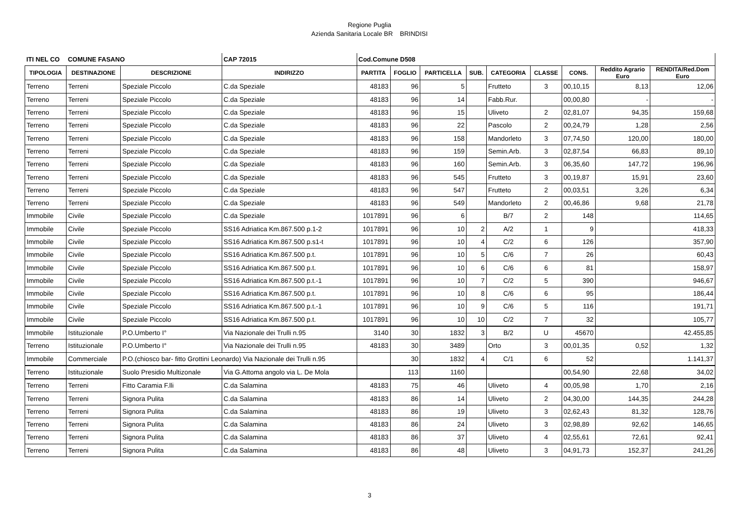Regione Puglia
Azienda Sanitaria Locale BR BRINDISI
| ITI NEL CO | COMUNE FASANO | | CAP 72015 | Cod.Comune D508 | | | | | | | | |
| TIPOLOGIA | DESTINAZIONE | DESCRIZIONE | INDIRIZZO | PARTITA | FOGLIO | PARTICELLA | SUB. | CATEGORIA | CLASSE | CONS. | Reddito Agrario Euro | RENDITA/Red.Dom Euro |
| Terreno | Terreni | Speziale Piccolo | C.da Speziale | 48183 | 96 | 5 | | Frutteto | 3 | 00,10,15 | 8,13 | 12,06 |
| Terreno | Terreni | Speziale Piccolo | C.da Speziale | 48183 | 96 | 14 | | Fabb.Rur. | | 00,00,80 | - | - |
| Terreno | Terreni | Speziale Piccolo | C.da Speziale | 48183 | 96 | 15 | | Uliveto | 2 | 02,81,07 | 94,35 | 159,68 |
| Terreno | Terreni | Speziale Piccolo | C.da Speziale | 48183 | 96 | 22 | | Pascolo | 2 | 00,24,79 | 1,28 | 2,56 |
| Terreno | Terreni | Speziale Piccolo | C.da Speziale | 48183 | 96 | 158 | | Mandorleto | 3 | 07,74,50 | 120,00 | 180,00 |
| Terreno | Terreni | Speziale Piccolo | C.da Speziale | 48183 | 96 | 159 | | Semin.Arb. | 3 | 02,87,54 | 66,83 | 89,10 |
| Terreno | Terreni | Speziale Piccolo | C.da Speziale | 48183 | 96 | 160 | | Semin.Arb. | 3 | 06,35,60 | 147,72 | 196,96 |
| Terreno | Terreni | Speziale Piccolo | C.da Speziale | 48183 | 96 | 545 | | Frutteto | 3 | 00,19,87 | 15,91 | 23,60 |
| Terreno | Terreni | Speziale Piccolo | C.da Speziale | 48183 | 96 | 547 | | Frutteto | 2 | 00,03,51 | 3,26 | 6,34 |
| Terreno | Terreni | Speziale Piccolo | C.da Speziale | 48183 | 96 | 549 | | Mandorleto | 2 | 00,46,86 | 9,68 | 21,78 |
| Immobile | Civile | Speziale Piccolo | C.da Speziale | 1017891 | 96 | 6 | | B/7 | 2 | 148 | | 114,65 |
| Immobile | Civile | Speziale Piccolo | SS16 Adriatica Km.867.500 p.1-2 | 1017891 | 96 | 10 | 2 | A/2 | 1 | 9 | | 418,33 |
| Immobile | Civile | Speziale Piccolo | SS16 Adriatica Km.867.500 p.s1-t | 1017891 | 96 | 10 | 4 | C/2 | 6 | 126 | | 357,90 |
| Immobile | Civile | Speziale Piccolo | SS16 Adriatica Km.867.500 p.t. | 1017891 | 96 | 10 | 5 | C/6 | 7 | 26 | | 60,43 |
| Immobile | Civile | Speziale Piccolo | SS16 Adriatica Km.867.500 p.t. | 1017891 | 96 | 10 | 6 | C/6 | 6 | 81 | | 158,97 |
| Immobile | Civile | Speziale Piccolo | SS16 Adriatica Km.867.500 p.t.-1 | 1017891 | 96 | 10 | 7 | C/2 | 5 | 390 | | 946,67 |
| Immobile | Civile | Speziale Piccolo | SS16 Adriatica Km.867.500 p.t. | 1017891 | 96 | 10 | 8 | C/6 | 6 | 95 | | 186,44 |
| Immobile | Civile | Speziale Piccolo | SS16 Adriatica Km.867.500 p.t.-1 | 1017891 | 96 | 10 | 9 | C/6 | 5 | 116 | | 191,71 |
| Immobile | Civile | Speziale Piccolo | SS16 Adriatica Km.867.500 p.t. | 1017891 | 96 | 10 | 10 | C/2 | 7 | 32 | | 105,77 |
| Immobile | Istituzionale | P.O.Umberto I° | Via Nazionale dei Trulli n.95 | 3140 | 30 | 1832 | 3 | B/2 | U | 45670 | | 42.455,85 |
| Terreno | Istituzionale | P.O.Umberto I° | Via Nazionale dei Trulli n.95 | 48183 | 30 | 3489 | | Orto | 3 | 00,01,35 | 0,52 | 1,32 |
| Immobile | Commerciale | P.O.(chiosco bar- fitto Grottini Leonardo) Via Nazionale dei Trulli n.95 | | | 30 | 1832 | 4 | C/1 | 6 | 52 | | 1.141,37 |
| Terreno | Istituzionale | Suolo Presidio Multizonale | Via G.Attoma angolo via L. De Mola | | 113 | 1160 | | | | 00,54,90 | 22,68 | 34,02 |
| Terreno | Terreni | Fitto Caramia F.lli | C.da Salamina | 48183 | 75 | 46 | | Uliveto | 4 | 00,05,98 | 1,70 | 2,16 |
| Terreno | Terreni | Signora Pulita | C.da Salamina | 48183 | 86 | 14 | | Uliveto | 2 | 04,30,00 | 144,35 | 244,28 |
| Terreno | Terreni | Signora Pulita | C.da Salamina | 48183 | 86 | 19 | | Uliveto | 3 | 02,62,43 | 81,32 | 128,76 |
| Terreno | Terreni | Signora Pulita | C.da Salamina | 48183 | 86 | 24 | | Uliveto | 3 | 02,98,89 | 92,62 | 146,65 |
| Terreno | Terreni | Signora Pulita | C.da Salamina | 48183 | 86 | 37 | | Uliveto | 4 | 02,55,61 | 72,61 | 92,41 |
| Terreno | Terreni | Signora Pulita | C.da Salamina | 48183 | 86 | 48 | | Uliveto | 3 | 04,91,73 | 152,37 | 241,26 |
3